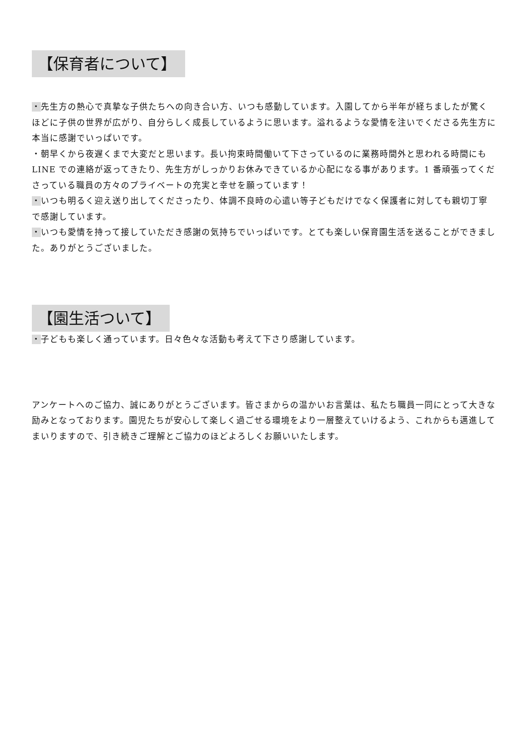【保育者について】
・先生方の熱心で真摯な子供たちへの向き合い方、いつも感動しています。入園してから半年が経ちましたが驚くほどに子供の世界が広がり、自分らしく成長しているように思います。溢れるような愛情を注いでくださる先生方に本当に感謝でいっぱいです。
・朝早くから夜遅くまで大変だと思います。長い拘束時間働いて下さっているのに業務時間外と思われる時間にも LINE での連絡が返ってきたり、先生方がしっかりお休みできているか心配になる事があります。1 番頑張ってくださっている職員の方々のプライベートの充実と幸せを願っています！
・いつも明るく迎え送り出してくださったり、体調不良時の心遣い等子どもだけでなく保護者に対しても親切丁寧で感謝しています。
・いつも愛情を持って接していただき感謝の気持ちでいっぱいです。とても楽しい保育園生活を送ることができました。ありがとうございました。
【園生活ついて】
・子どもも楽しく通っています。日々色々な活動も考えて下さり感謝しています。
アンケートへのご協力、誠にありがとうございます。皆さまからの温かいお言葉は、私たち職員一同にとって大きな励みとなっております。園児たちが安心して楽しく過ごせる環境をより一層整えていけるよう、これからも邁進してまいりますので、引き続きご理解とご協力のほどよろしくお願いいたします。